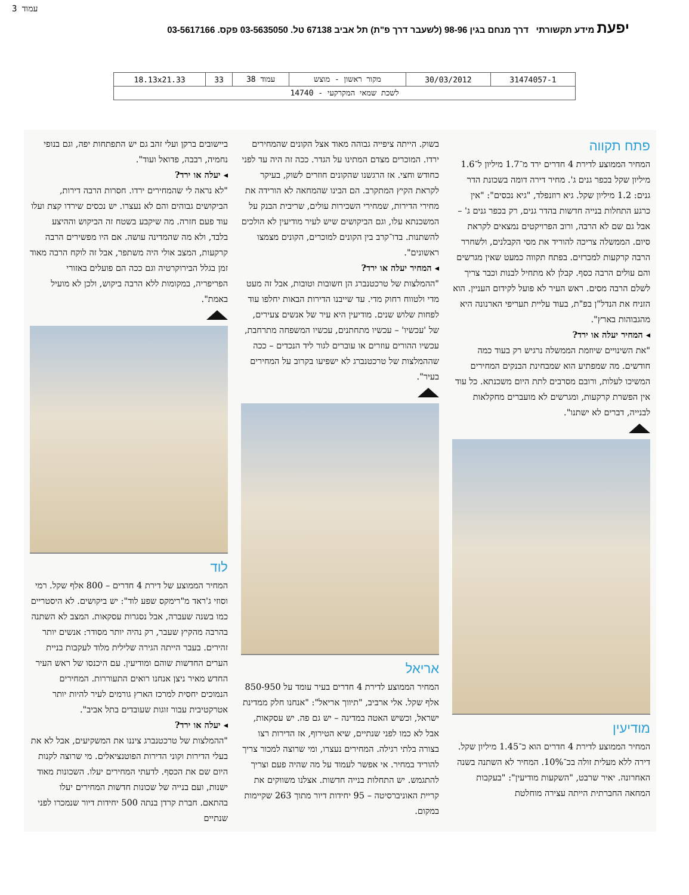עמוד 3
יפעת מידע תקשורתי דרך מנחם בגין 98-96 (לשעבר דרך פ"ת) תל אביב 67138 טל. 03-5635050 פקס. 03-5617166
| 31474057-1 | 30/03/2012 | מקור ראשון - מוצש | עמוד 38 | 33 | 18.13x21.33 |
| לשכת שמאי המקרקעי - 14740 | | | | | |
פתח תקווה
המחיר הממוצע לדירת 4 חדרים ירד מ־1.7 מיליון ל־1.6 מיליון שקל בכפר גנים ג'. מחיר דירה דומה בשכונת הדר גנים: 1.2 מיליון שקל. גיא רוזנפלד, "גיא נכסים": "אין כרגע התחלות בנייה חדשות בהדר גנים, רק בכפר גנים ג' – אבל גם שם לא הרבה, ורוב הפרויקטים נמצאים לקראת סיום. הממשלה צריכה להוריד את מסי הקבלנים, ולשחרר הרבה קרקעות למכרזים. בפתח תקווה כמעט שאין מגרשים והם עולים הרבה כסף. קבלן לא מתחיל לבנות וכבר צריך לשלם הרבה מסים. ראש העיר לא פועל לקידום העניין. הוא הזניח את הנדל"ן בפ"ת, בעוד עליית תעריפי הארנונה היא מהגבוהות בארץ".
◂ המחיר יעלה או ירד?
"את השינויים שיוזמת הממשלה נרגיש רק בעוד כמה חודשים. מה שמפתיע הוא שמבחינת הבנקים המחירים המשיכו לעלות, ורובם מסרבים לתת היום משכנתא. כל עוד אין הפשרת קרקעות, ומגרשים לא מועברים מחקלאות לבנייה, דברים לא ישתנו".
מודיעין
המחיר הממוצע לדירת 4 חדרים הוא כ־1.45 מיליון שקל. דירה ללא מעלית זולה בכ־10%. המחיר לא השתנה בשנה האחרונה. יאיר שרבט, "השקעות מודיעין": "בעקבות המחאה החברתית הייתה עצירה מוחלטת
בשוק. הייתה ציפייה גבוהה מאוד אצל הקונים שהמחירים ירדו. המוכרים מצדם המתינו על הגדר. ככה זה היה עד לפני כחודש וחצי. אז הרגשנו שהקונים חוזרים לשוק, בעיקר לקראת הקיץ המתקרב. הם הבינו שהמחאה לא הורידה את מחירי הדירות, שמחירי השכירות עולים, שריבית הבנק על המשכנתא עלו, וגם הביקושים שיש לעיר מודיעין לא הולכים להשתנות. בדו־קרב בין הקונים למוכרים, הקונים מצמצו ראשונים".
◂ המחיר יעלה או ירד?
"ההמלצות של טרכטנברג הן חשובות וטובות, אבל זה מעט מדי ולטווח רחוק מדי. עד שייבנו הדירות הבאות יחלפו עוד לפחות שלוש שנים. מודיעין היא עיר של אנשים צעירים, של 'עכשיו' – עכשיו מתחתנים, עכשיו המשפחה מתרחבת, עכשיו ההורים עוזרים או עוברים לגור ליד הנכדים – ככה שההמלצות של טרכטנברג לא ישפיעו בקרוב על המחירים בעיר".
אריאל
המחיר הממוצע לדירת 4 חדרים בעיר עומד על 850-950 אלף שקל. אלי ארביב, "תיווך אריאל": "אנחנו חלק ממדינת ישראל, וכשיש האטה במדינה – יש גם פה. יש עסקאות, אבל לא כמו לפני שנתיים, שיא הטירוף, אז הדירות רצו בצורה בלתי רגילה. המחירים נעצרו, ומי שרוצה למכור צריך להוריד במחיר. אי אפשר לעמוד על מה שהיה פעם וצריך להתגמש. יש התחלות בנייה חדשות. אצלנו משווקים את קריית האוניברסיטה – 95 יחידות דיור מתוך 263 שקיימות במקום.
ביישובים ברקן ועלי זהב גם יש התפתחות יפה, וגם בנופי נחמיה, רבבה, פדואל ועוד".
◂ יעלה או ירד?
"לא נראה לי שהמחירים ירדו. חסרות הרבה דירות, הביקושים גבוהים והם לא נעצרו. יש נכסים שירדו קצת ועלו עוד פעם חזרה. מה שיקבע בשטח זה הביקוש וההיצע בלבד, ולא מה שהמדינה עושה. אם היו מפשירים הרבה קרקעות, המצב אולי היה משתפר, אבל זה לוקח הרבה מאוד זמן בגלל הבירוקרטיה וגם ככה הם פועלים באזורי הפריפריה, במקומות ללא הרבה ביקוש, ולכן לא מועיל באמת".
לוד
המחיר הממוצע של דירת 4 חדרים – 800 אלף שקל. רמי וסוזי ג'ראד מ"רימקס שפע לוד": יש ביקושים. לא היסטריים כמו בשנה שעברה, אבל נסגרות עסקאות. המצב לא השתנה בהרבה מהקיץ שעבר, רק נהיה יותר מסודר: אנשים יותר זהירים. בעבר הייתה הגירה שלילית מלוד לעקבות בניית הערים החדשות שוהם ומודיעין. עם היכנסו של ראש העיר החדש מאיר ניצן אנחנו רואים התעוררות. המחירים הנמוכים יחסית למרכז הארץ גורמים לעיר להיות יותר אטרקטיבית עבור זוגות שעובדים בתל אביב".
◂ יעלה או ירד?
"ההמלצות של טרכטנברג ציננו את המשקיעים, אבל לא את בעלי הדירות וקוני הדירות הפוטנציאלים. מי שרוצה לקנות היום שם את הכסף. לדעתי המחירים יעלו. השכונות מאוד ישנות, ועם בנייה של שכונות חדשות המחירים יעלו בהתאם. חברת קרדן בנתה 500 יחידות דיור שנמכרו לפני שנתיים